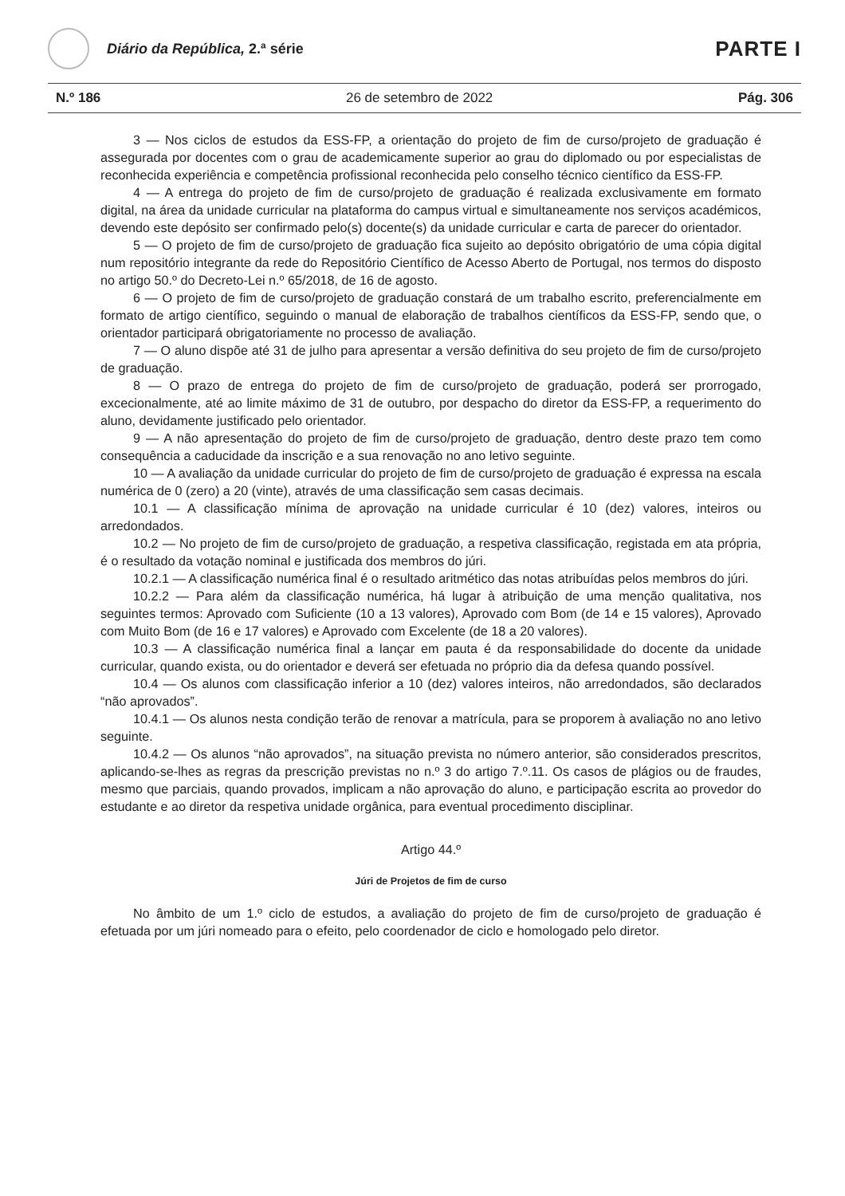Diário da República, 2.ª série
PARTE I
N.º 186 26 de setembro de 2022 Pág. 306
3 — Nos ciclos de estudos da ESS-FP, a orientação do projeto de fim de curso/projeto de graduação é assegurada por docentes com o grau de academicamente superior ao grau do diplomado ou por especialistas de reconhecida experiência e competência profissional reconhecida pelo conselho técnico científico da ESS-FP.
4 — A entrega do projeto de fim de curso/projeto de graduação é realizada exclusivamente em formato digital, na área da unidade curricular na plataforma do campus virtual e simultaneamente nos serviços académicos, devendo este depósito ser confirmado pelo(s) docente(s) da unidade curricular e carta de parecer do orientador.
5 — O projeto de fim de curso/projeto de graduação fica sujeito ao depósito obrigatório de uma cópia digital num repositório integrante da rede do Repositório Científico de Acesso Aberto de Portugal, nos termos do disposto no artigo 50.º do Decreto-Lei n.º 65/2018, de 16 de agosto.
6 — O projeto de fim de curso/projeto de graduação constará de um trabalho escrito, preferencialmente em formato de artigo científico, seguindo o manual de elaboração de trabalhos científicos da ESS-FP, sendo que, o orientador participará obrigatoriamente no processo de avaliação.
7 — O aluno dispõe até 31 de julho para apresentar a versão definitiva do seu projeto de fim de curso/projeto de graduação.
8 — O prazo de entrega do projeto de fim de curso/projeto de graduação, poderá ser prorrogado, excecionalmente, até ao limite máximo de 31 de outubro, por despacho do diretor da ESS-FP, a requerimento do aluno, devidamente justificado pelo orientador.
9 — A não apresentação do projeto de fim de curso/projeto de graduação, dentro deste prazo tem como consequência a caducidade da inscrição e a sua renovação no ano letivo seguinte.
10 — A avaliação da unidade curricular do projeto de fim de curso/projeto de graduação é expressa na escala numérica de 0 (zero) a 20 (vinte), através de uma classificação sem casas decimais.
10.1 — A classificação mínima de aprovação na unidade curricular é 10 (dez) valores, inteiros ou arredondados.
10.2 — No projeto de fim de curso/projeto de graduação, a respetiva classificação, registada em ata própria, é o resultado da votação nominal e justificada dos membros do júri.
10.2.1 — A classificação numérica final é o resultado aritmético das notas atribuídas pelos membros do júri.
10.2.2 — Para além da classificação numérica, há lugar à atribuição de uma menção qualitativa, nos seguintes termos: Aprovado com Suficiente (10 a 13 valores), Aprovado com Bom (de 14 e 15 valores), Aprovado com Muito Bom (de 16 e 17 valores) e Aprovado com Excelente (de 18 a 20 valores).
10.3 — A classificação numérica final a lançar em pauta é da responsabilidade do docente da unidade curricular, quando exista, ou do orientador e deverá ser efetuada no próprio dia da defesa quando possível.
10.4 — Os alunos com classificação inferior a 10 (dez) valores inteiros, não arredondados, são declarados “não aprovados”.
10.4.1 — Os alunos nesta condição terão de renovar a matrícula, para se proporem à avaliação no ano letivo seguinte.
10.4.2 — Os alunos “não aprovados”, na situação prevista no número anterior, são considerados prescritos, aplicando-se-lhes as regras da prescrição previstas no n.º 3 do artigo 7.º.11. Os casos de plágios ou de fraudes, mesmo que parciais, quando provados, implicam a não aprovação do aluno, e participação escrita ao provedor do estudante e ao diretor da respetiva unidade orgânica, para eventual procedimento disciplinar.
Artigo 44.º
Júri de Projetos de fim de curso
No âmbito de um 1.º ciclo de estudos, a avaliação do projeto de fim de curso/projeto de graduação é efetuada por um júri nomeado para o efeito, pelo coordenador de ciclo e homologado pelo diretor.